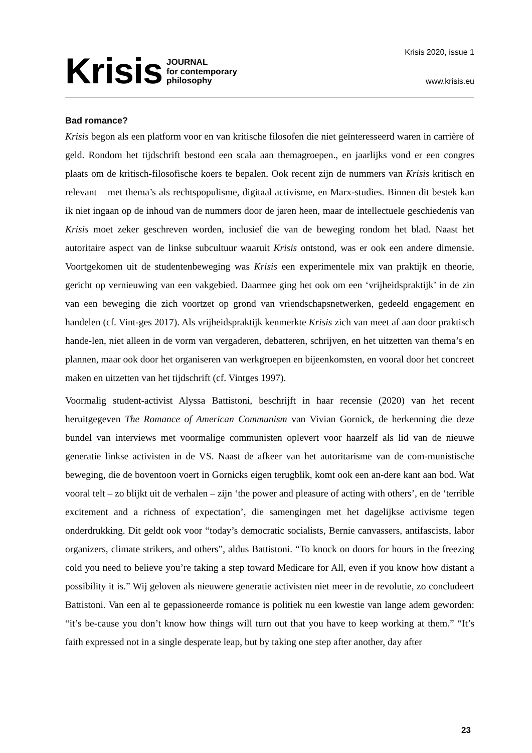Krisis JOURNAL
for contemporary
philosophy
Krisis 2020, issue 1
www.krisis.eu
Bad romance?
Krisis begon als een platform voor en van kritische filosofen die niet geïnteresseerd waren in carrière of geld. Rondom het tijdschrift bestond een scala aan themagroepen., en jaarlijks vond er een congres plaats om de kritisch-filosofische koers te bepalen. Ook recent zijn de nummers van Krisis kritisch en relevant – met thema’s als rechtspopulisme, digitaal activisme, en Marx-studies. Binnen dit bestek kan ik niet ingaan op de inhoud van de nummers door de jaren heen, maar de intellectuele geschiedenis van Krisis moet zeker geschreven worden, inclusief die van de beweging rondom het blad. Naast het autoritaire aspect van de linkse subcultuur waaruit Krisis ontstond, was er ook een andere dimensie. Voortgekomen uit de studentenbeweging was Krisis een experimentele mix van praktijk en theorie, gericht op vernieuwing van een vakgebied. Daarmee ging het ook om een ‘vrijheidspraktijk’ in de zin van een beweging die zich voortzet op grond van vriendschapsnetwerken, gedeeld engagement en handelen (cf. Vint-ges 2017). Als vrijheidspraktijk kenmerkte Krisis zich van meet af aan door praktisch hande-len, niet alleen in de vorm van vergaderen, debatteren, schrijven, en het uitzetten van thema’s en plannen, maar ook door het organiseren van werkgroepen en bijeenkomsten, en vooral door het concreet maken en uitzetten van het tijdschrift (cf. Vintges 1997).
Voormalig student-activist Alyssa Battistoni, beschrijft in haar recensie (2020) van het recent heruitgegeven The Romance of American Communism van Vivian Gornick, de herkenning die deze bundel van interviews met voormalige communisten oplevert voor haarzelf als lid van de nieuwe generatie linkse activisten in de VS. Naast de afkeer van het autoritarisme van de com-munistische beweging, die de boventoon voert in Gornicks eigen terugblik, komt ook een an-dere kant aan bod. Wat vooral telt – zo blijkt uit de verhalen – zijn ‘the power and pleasure of acting with others’, en de ‘terrible excitement and a richness of expectation’, die samengingen met het dagelijkse activisme tegen onderdrukking. Dit geldt ook voor “today’s democratic socialists, Bernie canvassers, antifascists, labor organizers, climate strikers, and others”, aldus Battistoni. “To knock on doors for hours in the freezing cold you need to believe you’re taking a step toward Medicare for All, even if you know how distant a possibility it is.” Wij geloven als nieuwere generatie activisten niet meer in de revolutie, zo concludeert Battistoni. Van een al te gepassioneerde romance is politiek nu een kwestie van lange adem geworden: “it’s be-cause you don’t know how things will turn out that you have to keep working at them.” “It’s faith expressed not in a single desperate leap, but by taking one step after another, day after
23